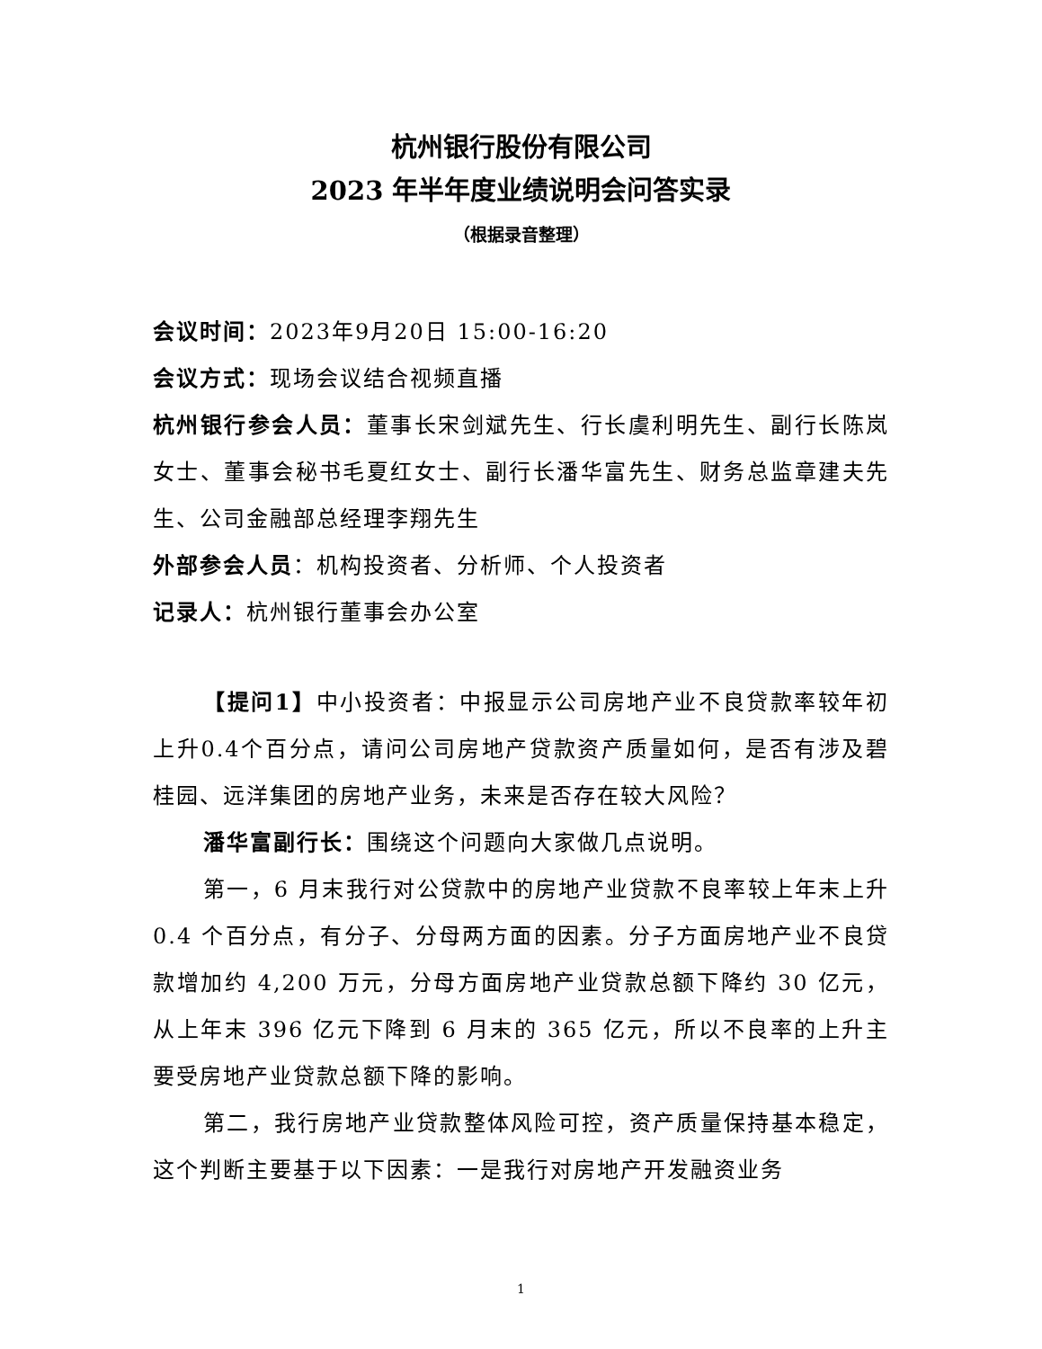杭州银行股份有限公司
2023 年半年度业绩说明会问答实录
（根据录音整理）
会议时间：2023年9月20日 15:00-16:20
会议方式：现场会议结合视频直播
杭州银行参会人员：董事长宋剑斌先生、行长虞利明先生、副行长陈岚女士、董事会秘书毛夏红女士、副行长潘华富先生、财务总监章建夫先生、公司金融部总经理李翔先生
外部参会人员：机构投资者、分析师、个人投资者
记录人：杭州银行董事会办公室
【提问1】中小投资者：中报显示公司房地产业不良贷款率较年初上升0.4个百分点，请问公司房地产贷款资产质量如何，是否有涉及碧桂园、远洋集团的房地产业务，未来是否存在较大风险？
潘华富副行长：围绕这个问题向大家做几点说明。
第一，6 月末我行对公贷款中的房地产业贷款不良率较上年末上升 0.4 个百分点，有分子、分母两方面的因素。分子方面房地产业不良贷款增加约 4,200 万元，分母方面房地产业贷款总额下降约 30 亿元，从上年末 396 亿元下降到 6 月末的 365 亿元，所以不良率的上升主要受房地产业贷款总额下降的影响。
第二，我行房地产业贷款整体风险可控，资产质量保持基本稳定，这个判断主要基于以下因素：一是我行对房地产开发融资业务
1